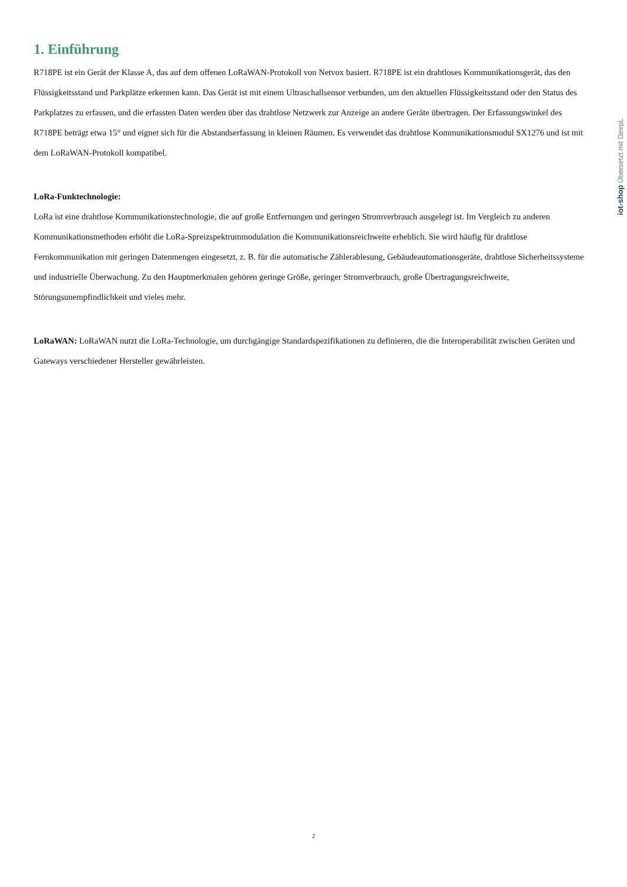1. Einführung
R718PE ist ein Gerät der Klasse A, das auf dem offenen LoRaWAN-Protokoll von Netvox basiert. R718PE ist ein drahtloses Kommunikationsgerät, das den Flüssigkeitsstand und Parkplätze erkennen kann. Das Gerät ist mit einem Ultraschallsensor verbunden, um den aktuellen Flüssigkeitsstand oder den Status des Parkplatzes zu erfassen, und die erfassten Daten werden über das drahtlose Netzwerk zur Anzeige an andere Geräte übertragen. Der Erfassungswinkel des R718PE beträgt etwa 15° und eignet sich für die Abstandserfassung in kleinen Räumen. Es verwendet das drahtlose Kommunikationsmodul SX1276 und ist mit dem LoRaWAN-Protokoll kompatibel.
LoRa-Funktechnologie:
LoRa ist eine drahtlose Kommunikationstechnologie, die auf große Entfernungen und geringen Stromverbrauch ausgelegt ist. Im Vergleich zu anderen Kommunikationsmethoden erhöht die LoRa-Spreizspektrummodulation die Kommunikationsreichweite erheblich. Sie wird häufig für drahtlose Fernkommunikation mit geringen Datenmengen eingesetzt, z. B. für die automatische Zählerablesung, Gebäudeautomationsgeräte, drahtlose Sicherheitssysteme und industrielle Überwachung. Zu den Hauptmerkmalen gehören geringe Größe, geringer Stromverbrauch, große Übertragungsreichweite, Störungsunempfindlichkeit und vieles mehr.
LoRaWAN: LoRaWAN nutzt die LoRa-Technologie, um durchgängige Standardspezifikationen zu definieren, die die Interoperabilität zwischen Geräten und Gateways verschiedener Hersteller gewährleisten.
iot-shop Übersetzt mit DeepL
2